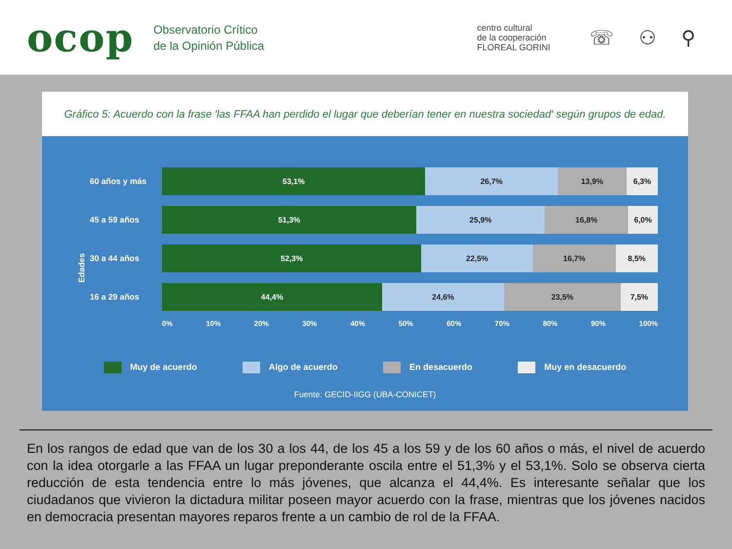ocop
Observatorio Crítico
de la Opinión Pública
centro cultural
de la cooperación
FLOREAL GORINI
☏ ⚇ ⚲
Gráfico 5: Acuerdo con la frase 'las FFAA han perdido el lugar que deberían tener en nuestra sociedad' según grupos de edad.
Edades
60 años y más
53,1% 26,7% 13,9% 6,3%
45 a 59 años
51,3% 25,9% 16,8% 6,0%
30 a 44 años
52,3% 22,5% 16,7% 8,5%
16 a 29 años
44,4% 24,6% 23,5% 7,5%
0% 10% 20% 30% 40% 50% 60% 70% 80% 90% 100%
Muy de acuerdo Algo de acuerdo En desacuerdo Muy en desacuerdo
Fuente: GECID-IIGG (UBA-CONICET)
En los rangos de edad que van de los 30 a los 44, de los 45 a los 59 y de los 60 años o más, el nivel de acuerdo con la idea otorgarle a las FFAA un lugar preponderante oscila entre el 51,3% y el 53,1%. Solo se observa cierta reducción de esta tendencia entre lo más jóvenes, que alcanza el 44,4%. Es interesante señalar que los ciudadanos que vivieron la dictadura militar poseen mayor acuerdo con la frase, mientras que los jóvenes nacidos en democracia presentan mayores reparos frente a un cambio de rol de la FFAA.